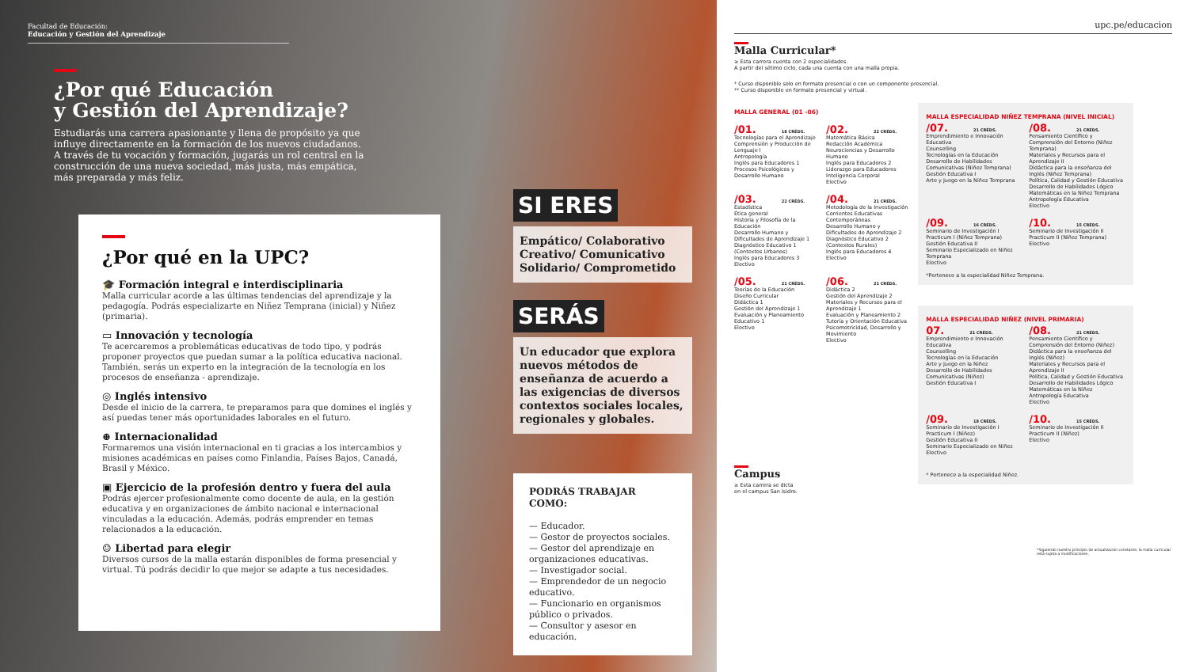Facultad de Educación:
Educación y Gestión del Aprendizaje
¿Por qué Educación
y Gestión del Aprendizaje?
Estudiarás una carrera apasionante y llena de propósito ya que influye directamente en la formación de los nuevos ciudadanos. A través de tu vocación y formación, jugarás un rol central en la construcción de una nueva sociedad, más justa, más empática, más preparada y más feliz.
¿Por qué en la UPC?
🎓 Formación integral e interdisciplinaria
Malla curricular acorde a las últimas tendencias del aprendizaje y la pedagogía. Podrás especializarte en Niñez Temprana (inicial) y Niñez (primaria).
▭ Innovación y tecnología
Te acercaremos a problemáticas educativas de todo tipo, y podrás proponer proyectos que puedan sumar a la política educativa nacional. También, serás un experto en la integración de la tecnología en los procesos de enseñanza - aprendizaje.
◎ Inglés intensivo
Desde el inicio de la carrera, te preparamos para que domines el inglés y así puedas tener más oportunidades laborales en el futuro.
⊕ Internacionalidad
Formaremos una visión internacional en ti gracias a los intercambios y misiones académicas en países como Finlandia, Países Bajos, Canadá, Brasil y México.
▣ Ejercicio de la profesión dentro y fuera del aula
Podrás ejercer profesionalmente como docente de aula, en la gestión educativa y en organizaciones de ámbito nacional e internacional vinculadas a la educación. Además, podrás emprender en temas relacionados a la educación.
☺ Libertad para elegir
Diversos cursos de la malla estarán disponibles de forma presencial y virtual. Tú podrás decidir lo que mejor se adapte a tus necesidades.
SI ERES
Empático/ Colaborativo
Creativo/ Comunicativo
Solidario/ Comprometido
SERÁS
Un educador que explora nuevos métodos de enseñanza de acuerdo a las exigencias de diversos contextos sociales locales, regionales y globales.
PODRÁS TRABAJAR COMO:
— Educador.
— Gestor de proyectos sociales.
— Gestor del aprendizaje en organizaciones educativas.
— Investigador social.
— Emprendedor de un negocio educativo.
— Funcionario en organismos público o privados.
— Consultor y asesor en educación.
upc.pe/educacion
Malla Curricular*
≥ Esta carrera cuenta con 2 especialidades.
A partir del sétimo ciclo, cada una cuenta con una malla propia.
* Curso disponible solo en formato presencial o con un componente presencial.
** Curso disponible en formato presencial y virtual.
MALLA GENERAL (01 -06)
/01. 18 CRÉDS.
Tecnologías para el Aprendizaje
Comprensión y Producción de Lenguaje I
Antropología
Inglés para Educadores 1
Procesos Psicológicos y Desarrollo Humano
/02. 22 CRÉDS.
Matemática Básica
Redacción Académica
Neurociencias y Desarrollo Humano
Inglés para Educadores 2
Liderazgo para Educadores
Inteligencia Corporal
Electivo
/03. 22 CRÉDS.
Estadística
Ética general
Historia y Filosofía de la Educación
Desarrollo Humano y Dificultades de Aprendizaje 1
Diagnóstico Educativo 1 (Contextos Urbanos)
Inglés para Educadores 3
Electivo
/04. 21 CRÉDS.
Metodología de la Investigación
Corrientes Educativas Contemporáneas
Desarrollo Humano y Dificultades de Aprendizaje 2
Diagnóstico Educativo 2 (Contextos Rurales)
Inglés para Educadores 4
Electivo
/05. 21 CRÉDS.
Teorías de la Educación
Diseño Curricular
Didáctica 1
Gestión del Aprendizaje 1
Evaluación y Planeamiento Educativo 1
Electivo
/06. 21 CRÉDS.
Didáctica 2
Gestión del Aprendizaje 2
Materiales y Recursos para el Aprendizaje 1
Evaluación y Planeamiento 2
Tutoría y Orientación Educativa
Psicomotricidad, Desarrollo y Movimiento
Electivo
Campus
≥ Esta carrera se dicta
en el campus San Isidro.
MALLA ESPECIALIDAD NIÑEZ TEMPRANA (NIVEL INICIAL)
/07. 21 CRÉDS.
Emprendimiento e Innovación Educativa
Counselling
Tecnologías en la Educación
Desarrollo de Habilidades Comunicativas (Niñez Temprana)
Gestión Educativa I
Arte y Juego en la Niñez Temprana
/08. 21 CRÉDS.
Pensamiento Científico y Comprensión del Entorno (Niñez Temprana)
Materiales y Recursos para el Aprendizaje II
Didáctica para la enseñanza del Inglés (Niñez Temprana)
Política, Calidad y Gestión Educativa
Desarrollo de Habilidades Lógico Matemáticas en la Niñez Temprana
Antropología Educativa
Electivo
/09. 16 CRÉDS.
Seminario de Investigación I
Practicum I (Niñez Temprana)
Gestión Educativa II
Seminario Especializado en Niñez Temprana
Electivo
/10. 15 CRÉDS.
Seminario de Investigación II
Practicum II (Niñez Temprana)
Electivo
*Pertenece a la especialidad Niñez Temprana.
MALLA ESPECIALIDAD NIÑEZ (NIVEL PRIMARIA)
07. 21 CRÉDS.
Emprendimiento e Innovación Educativa
Counselling
Tecnologías en la Educación
Arte y Juego en la Niñez
Desarrollo de Habilidades Comunicativas (Niñez)
Gestión Educativa I
/08. 21 CRÉDS.
Pensamiento Científico y Comprensión del Entorno (Niñez)
Didáctica para la enseñanza del Inglés (Niñez)
Materiales y Recursos para el Aprendizaje II
Política, Calidad y Gestión Educativa
Desarrollo de Habilidades Lógico Matemáticas en la Niñez
Antropología Educativa
Electivo
/09. 18 CRÉDS.
Seminario de Investigación I
Practicum I (Niñez)
Gestión Educativa II
Seminario Especializado en Niñez
Electivo
/10. 15 CRÉDS.
Seminario de Investigación II
Practicum II (Niñez)
Electivo
* Pertenece a la especialidad Niñez.
*Siguiendo nuestro principio de actualización constante, la malla curricular está sujeta a modificaciones.